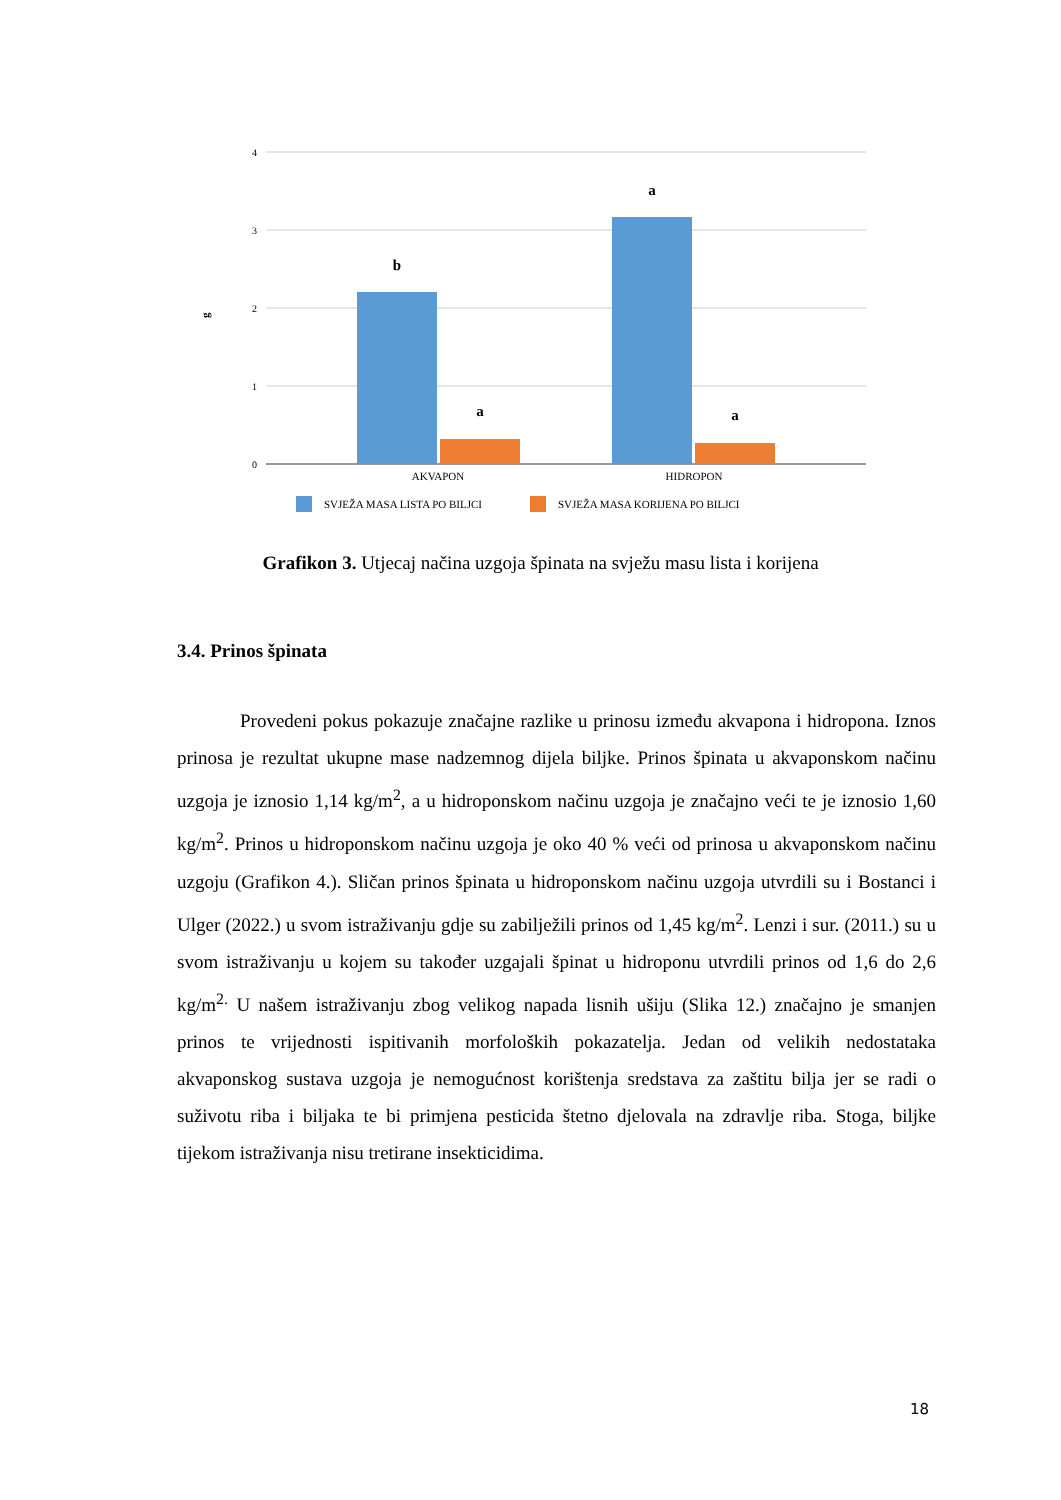4
3
2
1
0
g
b
a
a
a
AKVAPON
HIDROPON
SVJEŽA MASA LISTA PO BILJCI
SVJEŽA MASA KORIJENA PO BILJCI
Grafikon 3. Utjecaj načina uzgoja špinata na svježu masu lista i korijena
3.4. Prinos špinata
Provedeni pokus pokazuje značajne razlike u prinosu između akvapona i hidropona. Iznos prinosa je rezultat ukupne mase nadzemnog dijela biljke. Prinos špinata u akvaponskom načinu uzgoja je iznosio 1,14 kg/m<sup>2</sup>, a u hidroponskom načinu uzgoja je značajno veći te je iznosio 1,60 kg/m<sup>2</sup>. Prinos u hidroponskom načinu uzgoja je oko 40 % veći od prinosa u akvaponskom načinu uzgoju (Grafikon 4.). Sličan prinos špinata u hidroponskom načinu uzgoja utvrdili su i Bostanci i Ulger (2022.) u svom istraživanju gdje su zabilježili prinos od 1,45 kg/m<sup>2</sup>. Lenzi i sur. (2011.) su u svom istraživanju u kojem su također uzgajali špinat u hidroponu utvrdili prinos od 1,6 do 2,6 kg/m<sup>2.</sup> U našem istraživanju zbog velikog napada lisnih ušiju (Slika 12.) značajno je smanjen prinos te vrijednosti ispitivanih morfoloških pokazatelja. Jedan od velikih nedostataka akvaponskog sustava uzgoja je nemogućnost korištenja sredstava za zaštitu bilja jer se radi o suživotu riba i biljaka te bi primjena pesticida štetno djelovala na zdravlje riba. Stoga, biljke tijekom istraživanja nisu tretirane insekticidima.
18